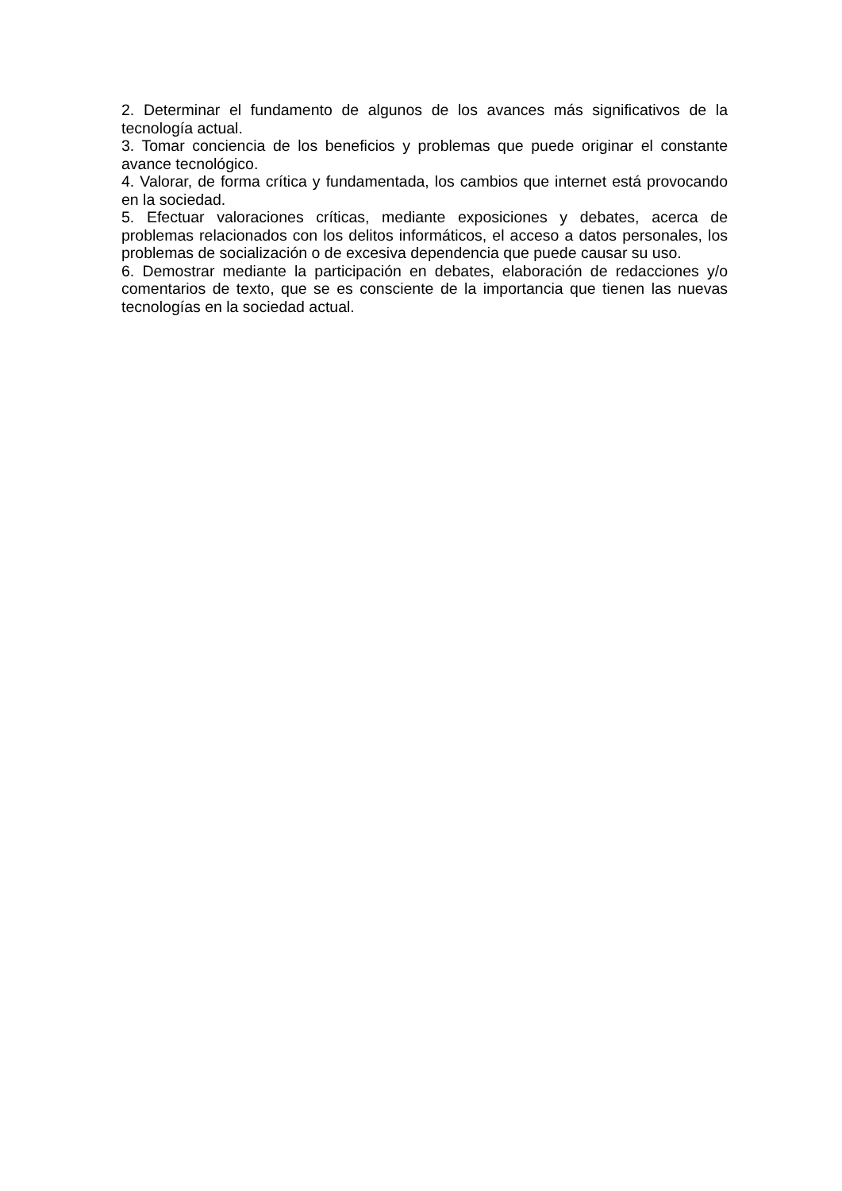2. Determinar el fundamento de algunos de los avances más significativos de la tecnología actual.
3. Tomar conciencia de los beneficios y problemas que puede originar el constante avance tecnológico.
4. Valorar, de forma crítica y fundamentada, los cambios que internet está provocando en la sociedad.
5. Efectuar valoraciones críticas, mediante exposiciones y debates, acerca de problemas relacionados con los delitos informáticos, el acceso a datos personales, los problemas de socialización o de excesiva dependencia que puede causar su uso.
6. Demostrar mediante la participación en debates, elaboración de redacciones y/o comentarios de texto, que se es consciente de la importancia que tienen las nuevas tecnologías en la sociedad actual.